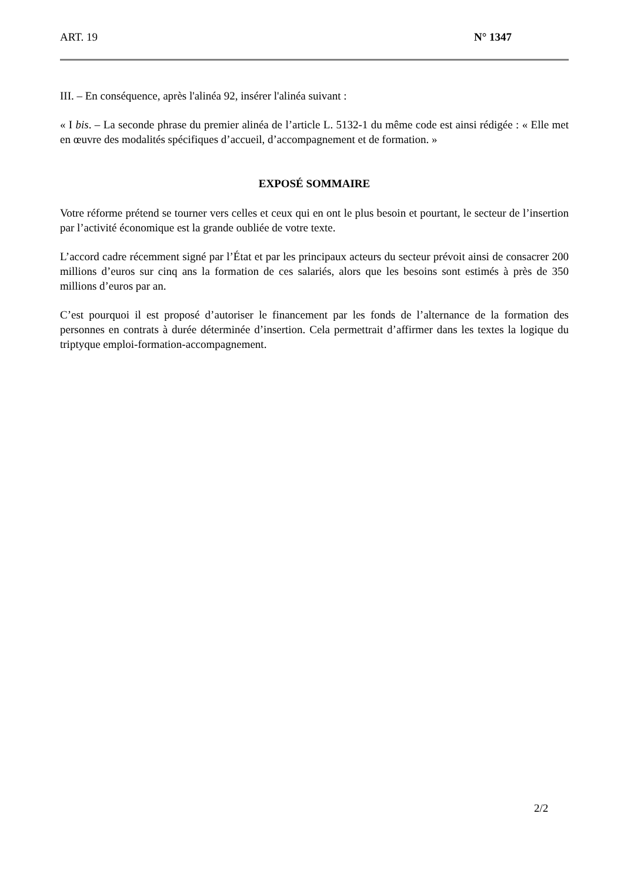ART. 19 N° 1347
III. – En conséquence, après l'alinéa 92, insérer l'alinéa suivant :
« I bis. – La seconde phrase du premier alinéa de l’article L. 5132-1 du même code est ainsi rédigée : « Elle met en œuvre des modalités spécifiques d’accueil, d’accompagnement et de formation. »
EXPOSÉ SOMMAIRE
Votre réforme prétend se tourner vers celles et ceux qui en ont le plus besoin et pourtant, le secteur de l’insertion par l’activité économique est la grande oubliée de votre texte.
L’accord cadre récemment signé par l’État et par les principaux acteurs du secteur prévoit ainsi de consacrer 200 millions d’euros sur cinq ans la formation de ces salariés, alors que les besoins sont estimés à près de 350 millions d’euros par an.
C’est pourquoi il est proposé d’autoriser le financement par les fonds de l’alternance de la formation des personnes en contrats à durée déterminée d’insertion. Cela permettrait d’affirmer dans les textes la logique du triptyque emploi-formation-accompagnement.
2/2